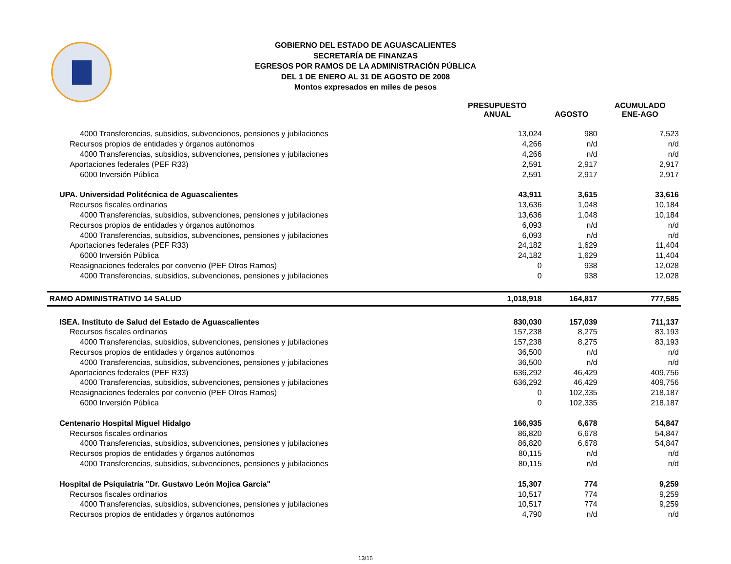GOBIERNO DEL ESTADO DE AGUASCALIENTES
SECRETARÍA DE FINANZAS
EGRESOS POR RAMOS DE LA ADMINISTRACIÓN PÚBLICA
DEL 1 DE ENERO AL 31 DE AGOSTO DE 2008
Montos expresados en miles de pesos
| | PRESUPUESTO ANUAL | AGOSTO | ACUMULADO ENE-AGO |
| --- | --- | --- | --- |
| 4000 Transferencias, subsidios, subvenciones, pensiones y jubilaciones | 13,024 | 980 | 7,523 |
| Recursos propios de entidades y órganos autónomos | 4,266 | n/d | n/d |
| 4000 Transferencias, subsidios, subvenciones, pensiones y jubilaciones | 4,266 | n/d | n/d |
| Aportaciones federales (PEF R33) | 2,591 | 2,917 | 2,917 |
| 6000 Inversión Pública | 2,591 | 2,917 | 2,917 |
| UPA. Universidad Politécnica de Aguascalientes | 43,911 | 3,615 | 33,616 |
| Recursos fiscales ordinarios | 13,636 | 1,048 | 10,184 |
| 4000 Transferencias, subsidios, subvenciones, pensiones y jubilaciones | 13,636 | 1,048 | 10,184 |
| Recursos propios de entidades y órganos autónomos | 6,093 | n/d | n/d |
| 4000 Transferencias, subsidios, subvenciones, pensiones y jubilaciones | 6,093 | n/d | n/d |
| Aportaciones federales (PEF R33) | 24,182 | 1,629 | 11,404 |
| 6000 Inversión Pública | 24,182 | 1,629 | 11,404 |
| Reasignaciones federales por convenio (PEF Otros Ramos) | 0 | 938 | 12,028 |
| 4000 Transferencias, subsidios, subvenciones, pensiones y jubilaciones | 0 | 938 | 12,028 |
| RAMO ADMINISTRATIVO 14 SALUD | 1,018,918 | 164,817 | 777,585 |
| ISEA. Instituto de Salud del Estado de Aguascalientes | 830,030 | 157,039 | 711,137 |
| Recursos fiscales ordinarios | 157,238 | 8,275 | 83,193 |
| 4000 Transferencias, subsidios, subvenciones, pensiones y jubilaciones | 157,238 | 8,275 | 83,193 |
| Recursos propios de entidades y órganos autónomos | 36,500 | n/d | n/d |
| 4000 Transferencias, subsidios, subvenciones, pensiones y jubilaciones | 36,500 | n/d | n/d |
| Aportaciones federales (PEF R33) | 636,292 | 46,429 | 409,756 |
| 4000 Transferencias, subsidios, subvenciones, pensiones y jubilaciones | 636,292 | 46,429 | 409,756 |
| Reasignaciones federales por convenio (PEF Otros Ramos) | 0 | 102,335 | 218,187 |
| 6000 Inversión Pública | 0 | 102,335 | 218,187 |
| Centenario Hospital Miguel Hidalgo | 166,935 | 6,678 | 54,847 |
| Recursos fiscales ordinarios | 86,820 | 6,678 | 54,847 |
| 4000 Transferencias, subsidios, subvenciones, pensiones y jubilaciones | 86,820 | 6,678 | 54,847 |
| Recursos propios de entidades y órganos autónomos | 80,115 | n/d | n/d |
| 4000 Transferencias, subsidios, subvenciones, pensiones y jubilaciones | 80,115 | n/d | n/d |
| Hospital de Psiquiatría "Dr. Gustavo León Mojica García" | 15,307 | 774 | 9,259 |
| Recursos fiscales ordinarios | 10,517 | 774 | 9,259 |
| 4000 Transferencias, subsidios, subvenciones, pensiones y jubilaciones | 10,517 | 774 | 9,259 |
| Recursos propios de entidades y órganos autónomos | 4,790 | n/d | n/d |
13/16